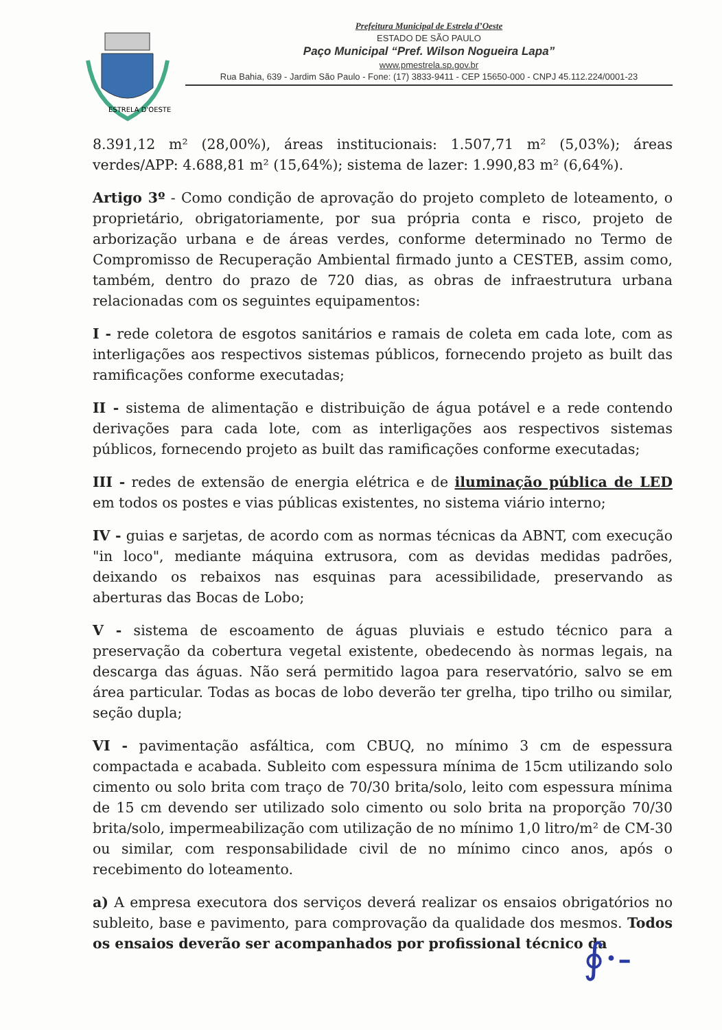ESTRELA D'OESTE
Prefeitura Municipal de Estrela d’Oeste
ESTADO DE SÃO PAULO
Paço Municipal “Pref. Wilson Nogueira Lapa”
www.pmestrela.sp.gov.br
Rua Bahia, 639 - Jardim São Paulo - Fone: (17) 3833-9411 - CEP 15650-000 - CNPJ 45.112.224/0001-23
8.391,12 m² (28,00%), áreas institucionais: 1.507,71 m² (5,03%); áreas verdes/APP: 4.688,81 m² (15,64%); sistema de lazer: 1.990,83 m² (6,64%).
Artigo 3º - Como condição de aprovação do projeto completo de loteamento, o proprietário, obrigatoriamente, por sua própria conta e risco, projeto de arborização urbana e de áreas verdes, conforme determinado no Termo de Compromisso de Recuperação Ambiental firmado junto a CESTEB, assim como, também, dentro do prazo de 720 dias, as obras de infraestrutura urbana relacionadas com os seguintes equipamentos:
I - rede coletora de esgotos sanitários e ramais de coleta em cada lote, com as interligações aos respectivos sistemas públicos, fornecendo projeto as built das ramificações conforme executadas;
II - sistema de alimentação e distribuição de água potável e a rede contendo derivações para cada lote, com as interligações aos respectivos sistemas públicos, fornecendo projeto as built das ramificações conforme executadas;
III - redes de extensão de energia elétrica e de iluminação pública de LED em todos os postes e vias públicas existentes, no sistema viário interno;
IV - guias e sarjetas, de acordo com as normas técnicas da ABNT, com execução "in loco", mediante máquina extrusora, com as devidas medidas padrões, deixando os rebaixos nas esquinas para acessibilidade, preservando as aberturas das Bocas de Lobo;
V - sistema de escoamento de águas pluviais e estudo técnico para a preservação da cobertura vegetal existente, obedecendo às normas legais, na descarga das águas. Não será permitido lagoa para reservatório, salvo se em área particular. Todas as bocas de lobo deverão ter grelha, tipo trilho ou similar, seção dupla;
VI - pavimentação asfáltica, com CBUQ, no mínimo 3 cm de espessura compactada e acabada. Subleito com espessura mínima de 15cm utilizando solo cimento ou solo brita com traço de 70/30 brita/solo, leito com espessura mínima de 15 cm devendo ser utilizado solo cimento ou solo brita na proporção 70/30 brita/solo, impermeabilização com utilização de no mínimo 1,0 litro/m² de CM-30 ou similar, com responsabilidade civil de no mínimo cinco anos, após o recebimento do loteamento.
a) A empresa executora dos serviços deverá realizar os ensaios obrigatórios no subleito, base e pavimento, para comprovação da qualidade dos mesmos. Todos os ensaios deverão ser acompanhados por profissional técnico da
∮·-